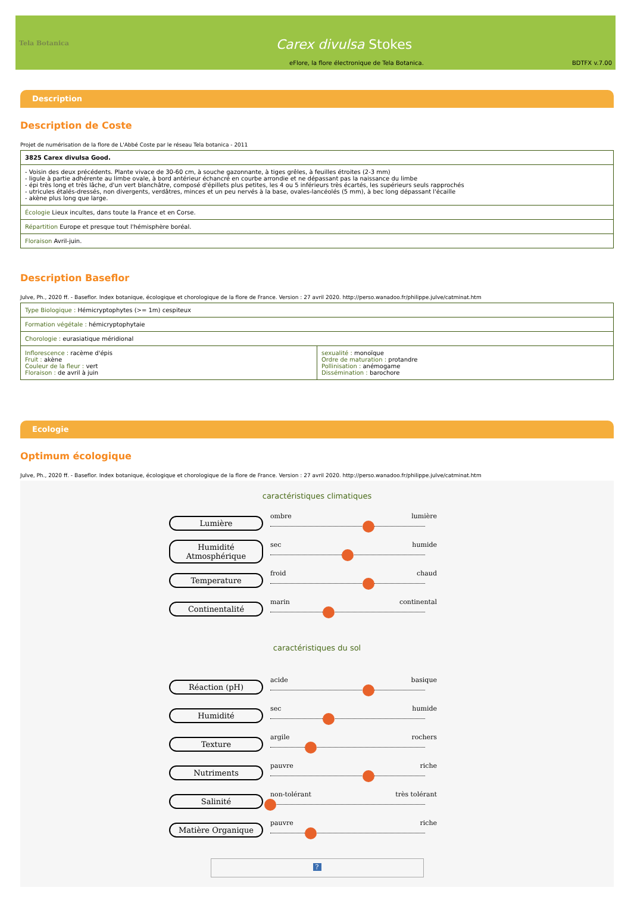Tela Botanica
Carex divulsa Stokes
eFlore, la flore électronique de Tela Botanica.
BDTFX v.7.00
Description
Description de Coste
Projet de numérisation de la flore de L'Abbé Coste par le réseau Tela botanica - 2011
| 3825 Carex divulsa Good. |
| - Voisin des deux précédents. Plante vivace de 30-60 cm, à souche gazonnante, à tiges grêles, à feuilles étroites (2-3 mm) - ligule à partie adhérente au limbe ovale, à bord antérieur échancré en courbe arrondie et ne dépassant pas la naissance du limbe - épi très long et très lâche, d'un vert blanchâtre, composé d'épillets plus petites, les 4 ou 5 inférieurs très écartés, les supérieurs seuls rapprochés - utricules étalés-dressés, non divergents, verdâtres, minces et un peu nervés à la base, ovales-lancéolés (5 mm), à bec long dépassant l'écaille - akène plus long que large. |
| Écologie Lieux incultes, dans toute la France et en Corse. |
| Répartition Europe et presque tout l'hémisphère boréal. |
| Floraison Avril-juin. |
Description Baseflor
Julve, Ph., 2020 ff. - Baseflor. Index botanique, écologique et chorologique de la flore de France. Version : 27 avril 2020. http://perso.wanadoo.fr/philippe.julve/catminat.htm
| Type Biologique : Hémicryptophytes (>= 1m) cespiteux | |
| Formation végétale : hémicryptophytaie | |
| Chorologie : eurasiatique méridional | |
| Inflorescence : racème d'épis Fruit : akène Couleur de la fleur : vert Floraison : de avril à juin | sexualité : monoïque Ordre de maturation : protandre Pollinisation : anémogame Dissémination : barochore |
Ecologie
Optimum écologique
Julve, Ph., 2020 ff. - Baseflor. Index botanique, écologique et chorologique de la flore de France. Version : 27 avril 2020. http://perso.wanadoo.fr/philippe.julve/catminat.htm
caractéristiques climatiques
Lumière
ombre lumière
Humidité Atmosphérique
sec humide
Temperature
froid chaud
Continentalité
marin continental
caractéristiques du sol
Réaction (pH)
acide basique
Humidité
sec humide
Texture
argile rochers
Nutriments
pauvre riche
Salinité
non-tolérant très tolérant
Matière Organique
pauvre riche
?